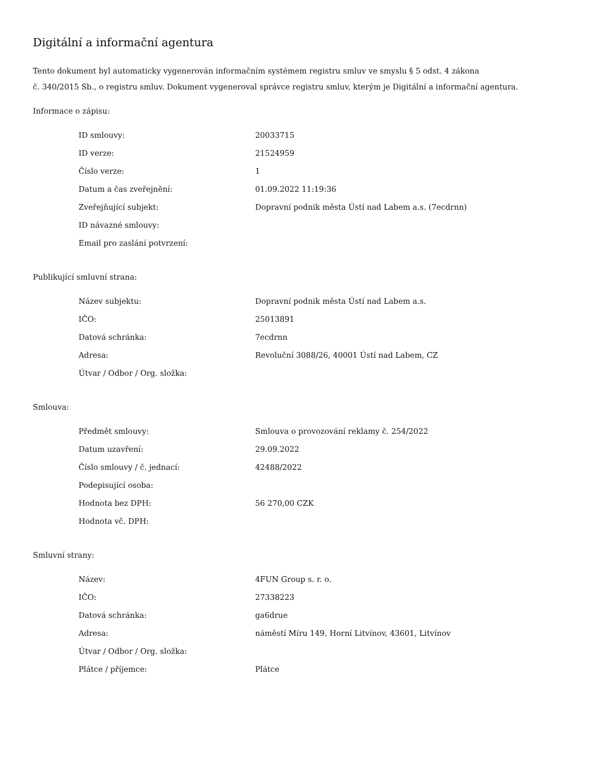Digitální a informační agentura
Tento dokument byl automaticky vygenerován informačním systémem registru smluv ve smyslu § 5 odst. 4 zákona
č. 340/2015 Sb., o registru smluv. Dokument vygeneroval správce registru smluv, kterým je Digitální a informační agentura.
Informace o zápisu:
| ID smlouvy: | 20033715 |
| ID verze: | 21524959 |
| Číslo verze: | 1 |
| Datum a čas zveřejnění: | 01.09.2022 11:19:36 |
| Zveřejňující subjekt: | Dopravní podnik města Ústí nad Labem a.s. (7ecdrnn) |
| ID návazné smlouvy: | |
| Email pro zaslání potvrzení: | |
Publikující smluvní strana:
| Název subjektu: | Dopravní podnik města Ústí nad Labem a.s. |
| IČO: | 25013891 |
| Datová schránka: | 7ecdrnn |
| Adresa: | Revoluční 3088/26, 40001 Ústí nad Labem, CZ |
| Útvar / Odbor / Org. složka: | |
Smlouva:
| Předmět smlouvy: | Smlouva o provozování reklamy č. 254/2022 |
| Datum uzavření: | 29.09.2022 |
| Číslo smlouvy / č. jednací: | 42488/2022 |
| Podepisující osoba: | |
| Hodnota bez DPH: | 56 270,00 CZK |
| Hodnota vč. DPH: | |
Smluvní strany:
| Název: | 4FUN Group s. r. o. |
| IČO: | 27338223 |
| Datová schránka: | ga6drue |
| Adresa: | náměstí Míru 149, Horní Litvínov, 43601, Litvínov |
| Útvar / Odbor / Org. složka: | |
| Plátce / příjemce: | Plátce |